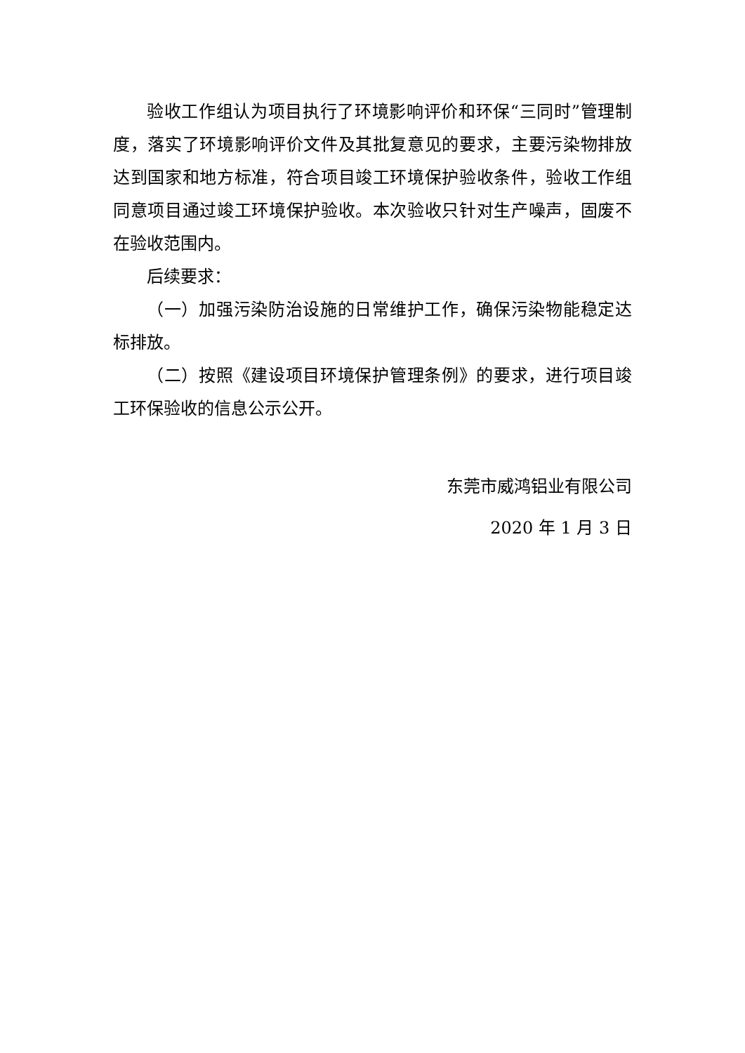验收工作组认为项目执行了环境影响评价和环保“三同时”管理制度，落实了环境影响评价文件及其批复意见的要求，主要污染物排放达到国家和地方标准，符合项目竣工环境保护验收条件，验收工作组同意项目通过竣工环境保护验收。本次验收只针对生产噪声，固废不在验收范围内。
后续要求：
（一）加强污染防治设施的日常维护工作，确保污染物能稳定达标排放。
（二）按照《建设项目环境保护管理条例》的要求，进行项目竣工环保验收的信息公示公开。
东莞市威鸿铝业有限公司
2020 年 1 月 3 日